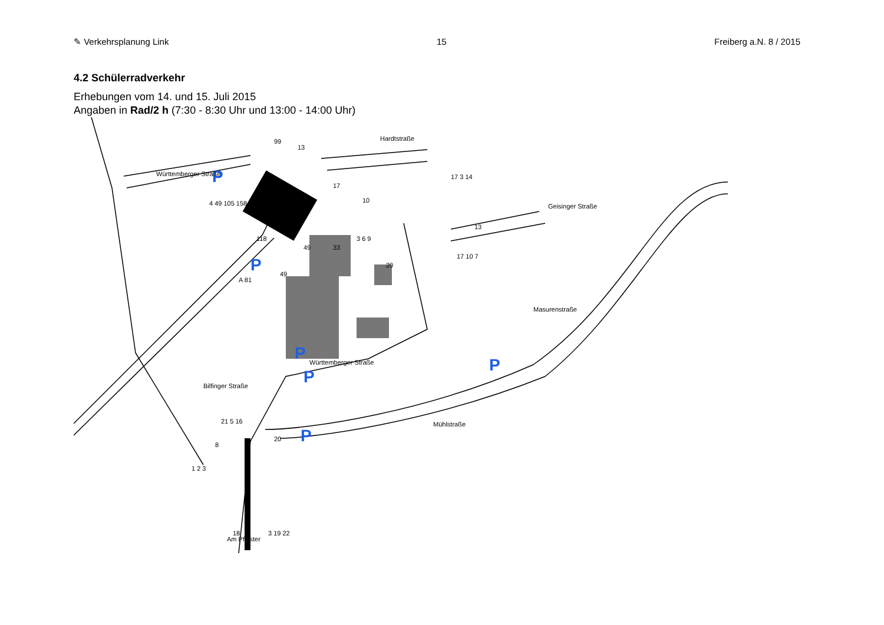✎ Verkehrsplanung Link 15 Freiberg a.N. 8 / 2015
4.2 Schülerradverkehr
Erhebungen vom 14. und 15. Juli 2015
Angaben in Rad/2 h (7:30 - 8:30 Uhr und 13:00 - 14:00 Uhr)
P
P
P
P
P
P
Hardtstraße
Württemberger Straße
Geisinger Straße
Masurenstraße
Württemberger Straße
Mühlstraße
Bilfinger Straße
Am Pflaster
A 81
99
13
17
10
17 3 14
13
17 10 7
4 49 105 158
118
49
33
3 6 9
20
49
21 5 16
8
20
1 2 3
18
3 19 22